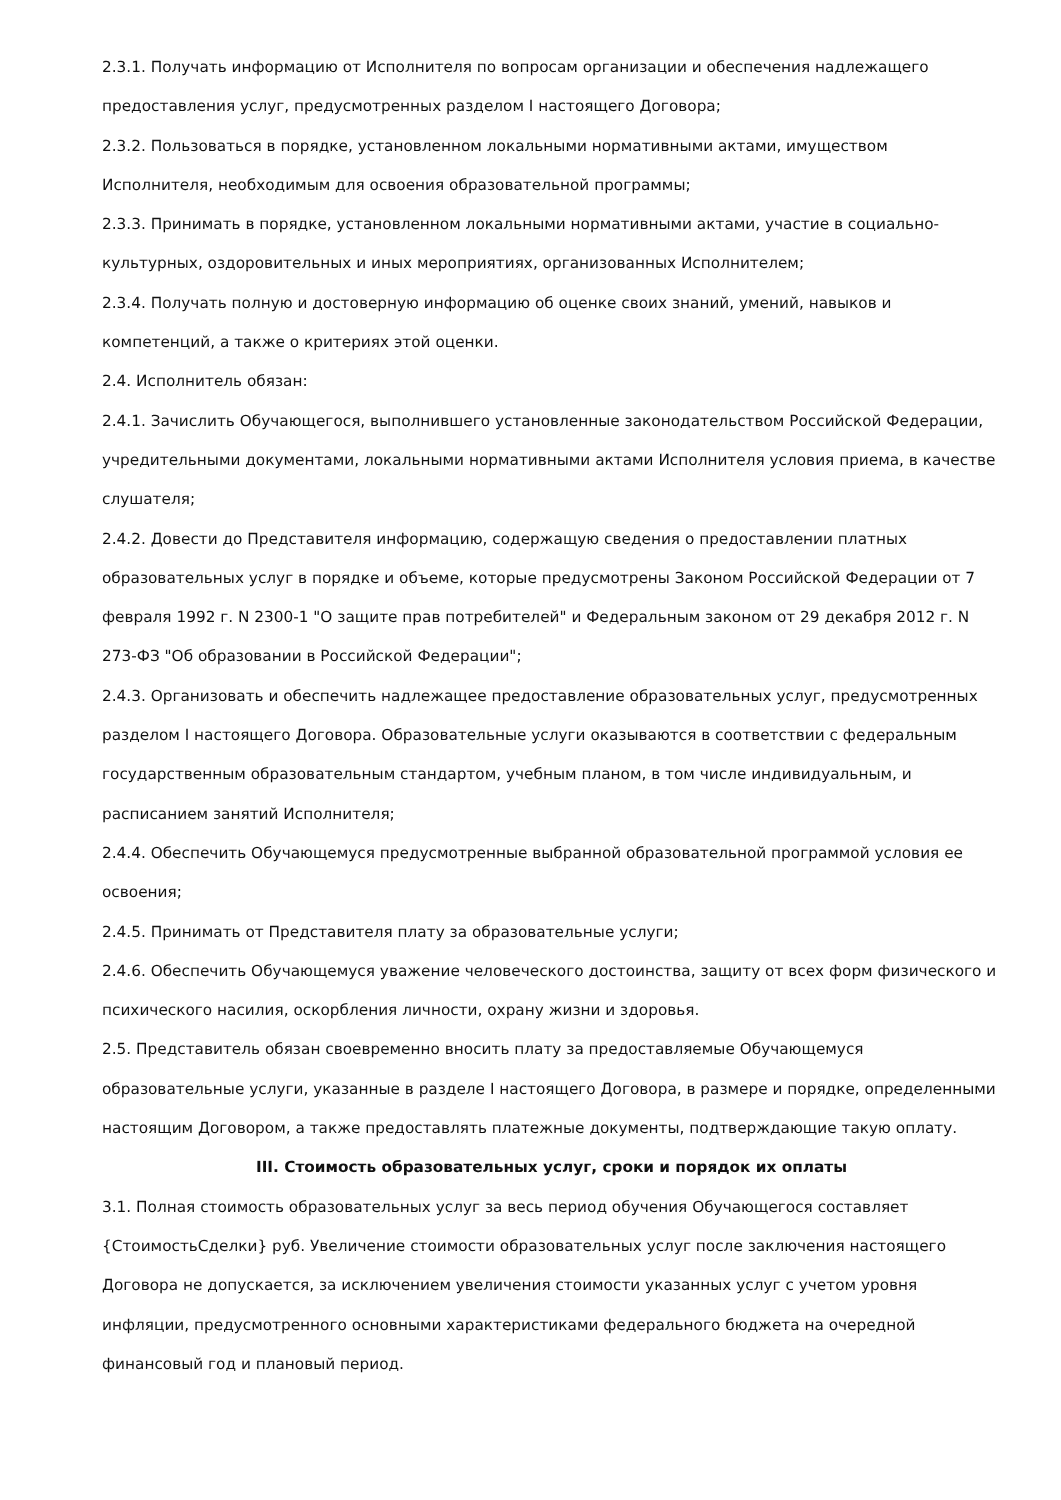2.3.1. Получать информацию от Исполнителя по вопросам организации и обеспечения надлежащего предоставления услуг, предусмотренных разделом I настоящего Договора;
2.3.2. Пользоваться в порядке, установленном локальными нормативными актами, имуществом Исполнителя, необходимым для освоения образовательной программы;
2.3.3. Принимать в порядке, установленном локальными нормативными актами, участие в социально-культурных, оздоровительных и иных мероприятиях, организованных Исполнителем;
2.3.4. Получать полную и достоверную информацию об оценке своих знаний, умений, навыков и компетенций, а также о критериях этой оценки.
2.4. Исполнитель обязан:
2.4.1. Зачислить Обучающегося, выполнившего установленные законодательством Российской Федерации, учредительными документами, локальными нормативными актами Исполнителя условия приема, в качестве слушателя;
2.4.2. Довести до Представителя информацию, содержащую сведения о предоставлении платных образовательных услуг в порядке и объеме, которые предусмотрены Законом Российской Федерации от 7 февраля 1992 г. N 2300-1 "О защите прав потребителей" и Федеральным законом от 29 декабря 2012 г. N 273-ФЗ "Об образовании в Российской Федерации";
2.4.3. Организовать и обеспечить надлежащее предоставление образовательных услуг, предусмотренных разделом I настоящего Договора. Образовательные услуги оказываются в соответствии с федеральным государственным образовательным стандартом, учебным планом, в том числе индивидуальным, и расписанием занятий Исполнителя;
2.4.4. Обеспечить Обучающемуся предусмотренные выбранной образовательной программой условия ее освоения;
2.4.5. Принимать от Представителя плату за образовательные услуги;
2.4.6. Обеспечить Обучающемуся уважение человеческого достоинства, защиту от всех форм физического и психического насилия, оскорбления личности, охрану жизни и здоровья.
2.5. Представитель обязан своевременно вносить плату за предоставляемые Обучающемуся образовательные услуги, указанные в разделе I настоящего Договора, в размере и порядке, определенными настоящим Договором, а также предоставлять платежные документы, подтверждающие такую оплату.
III. Стоимость образовательных услуг, сроки и порядок их оплаты
3.1. Полная стоимость образовательных услуг за весь период обучения Обучающегося составляет {СтоимостьСделки} руб. Увеличение стоимости образовательных услуг после заключения настоящего Договора не допускается, за исключением увеличения стоимости указанных услуг с учетом уровня инфляции, предусмотренного основными характеристиками федерального бюджета на очередной финансовый год и плановый период.